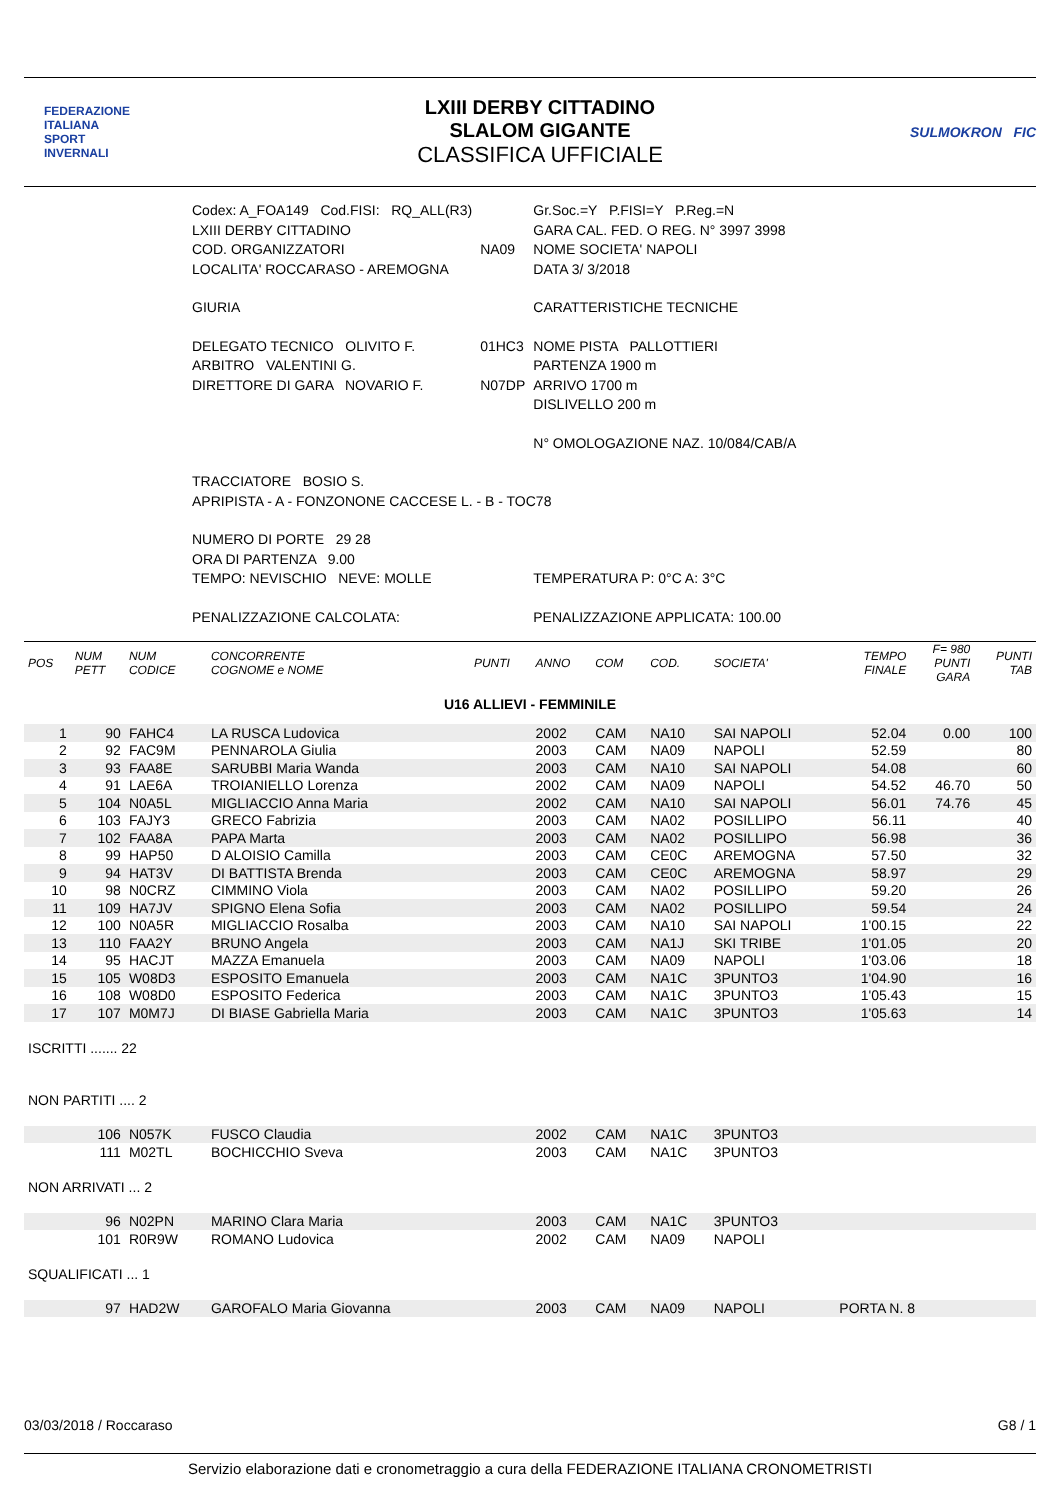FEDERAZIONE
ITALIANA
SPORT
INVERNALI
LXIII DERBY CITTADINO
SLALOM GIGANTE
CLASSIFICA UFFICIALE
SULMOKRON FIC
| Codex: A_FOA149 Cod.FISI: RQ_ALL(R3) | | Gr.Soc.=Y P.FISI=Y P.Reg.=N |
| LXIII DERBY CITTADINO | | GARA CAL. FED. O REG. N° 3997 3998 |
| COD. ORGANIZZATORI | NA09 | NOME SOCIETA' NAPOLI |
| LOCALITA' ROCCARASO - AREMOGNA | | DATA 3/ 3/2018 |
| GIURIA | | CARATTERISTICHE TECNICHE |
| DELEGATO TECNICO OLIVITO F. | 01HC3 | NOME PISTA PALLOTTIERI |
| ARBITRO VALENTINI G. | | PARTENZA 1900 m |
| DIRETTORE DI GARA NOVARIO F. | N07DP | ARRIVO 1700 m |
| | | DISLIVELLO 200 m |
| | | N° OMOLOGAZIONE NAZ. 10/084/CAB/A |
| TRACCIATORE BOSIO S. | | |
| APRIPISTA - A - FONZONONE CACCESE L. - B - TOC78 | | |
| NUMERO DI PORTE 29 28 | | |
| ORA DI PARTENZA 9.00 | | |
| TEMPO: NEVISCHIO NEVE: MOLLE | | TEMPERATURA P: 0°C A: 3°C |
| PENALIZZAZIONE CALCOLATA: | | PENALIZZAZIONE APPLICATA: 100.00 |
| POS | NUM PETT | NUM CODICE | CONCORRENTE COGNOME e NOME | PUNTI | ANNO | COM | COD. | SOCIETA' | TEMPO FINALE | F= 980 PUNTI GARA | PUNTI TAB |
| --- | --- | --- | --- | --- | --- | --- | --- | --- | --- | --- | --- |
| U16 ALLIEVI - FEMMINILE | | | | | | | | | | | |
| 1 | 90 | FAHC4 | LA RUSCA Ludovica | | 2002 | CAM | NA10 | SAI NAPOLI | 52.04 | 0.00 | 100 |
| 2 | 92 | FAC9M | PENNAROLA Giulia | | 2003 | CAM | NA09 | NAPOLI | 52.59 | | 80 |
| 3 | 93 | FAA8E | SARUBBI Maria Wanda | | 2003 | CAM | NA10 | SAI NAPOLI | 54.08 | | 60 |
| 4 | 91 | LAE6A | TROIANIELLO Lorenza | | 2002 | CAM | NA09 | NAPOLI | 54.52 | 46.70 | 50 |
| 5 | 104 | N0A5L | MIGLIACCIO Anna Maria | | 2002 | CAM | NA10 | SAI NAPOLI | 56.01 | 74.76 | 45 |
| 6 | 103 | FAJY3 | GRECO Fabrizia | | 2003 | CAM | NA02 | POSILLIPO | 56.11 | | 40 |
| 7 | 102 | FAA8A | PAPA Marta | | 2003 | CAM | NA02 | POSILLIPO | 56.98 | | 36 |
| 8 | 99 | HAP50 | D ALOISIO Camilla | | 2003 | CAM | CE0C | AREMOGNA | 57.50 | | 32 |
| 9 | 94 | HAT3V | DI BATTISTA Brenda | | 2003 | CAM | CE0C | AREMOGNA | 58.97 | | 29 |
| 10 | 98 | N0CRZ | CIMMINO Viola | | 2003 | CAM | NA02 | POSILLIPO | 59.20 | | 26 |
| 11 | 109 | HA7JV | SPIGNO Elena Sofia | | 2003 | CAM | NA02 | POSILLIPO | 59.54 | | 24 |
| 12 | 100 | N0A5R | MIGLIACCIO Rosalba | | 2003 | CAM | NA10 | SAI NAPOLI | 1'00.15 | | 22 |
| 13 | 110 | FAA2Y | BRUNO Angela | | 2003 | CAM | NA1J | SKI TRIBE | 1'01.05 | | 20 |
| 14 | 95 | HACJT | MAZZA Emanuela | | 2003 | CAM | NA09 | NAPOLI | 1'03.06 | | 18 |
| 15 | 105 | W08D3 | ESPOSITO Emanuela | | 2003 | CAM | NA1C | 3PUNTO3 | 1'04.90 | | 16 |
| 16 | 108 | W08D0 | ESPOSITO Federica | | 2003 | CAM | NA1C | 3PUNTO3 | 1'05.43 | | 15 |
| 17 | 107 | M0M7J | DI BIASE Gabriella Maria | | 2003 | CAM | NA1C | 3PUNTO3 | 1'05.63 | | 14 |
| ISCRITTI ....... 22 | | | | | | | | | | | |
| NON PARTITI .... 2 | | | | | | | | | | | |
| | 106 | N057K | FUSCO Claudia | | 2002 | CAM | NA1C | 3PUNTO3 | | | |
| | 111 | M02TL | BOCHICCHIO Sveva | | 2003 | CAM | NA1C | 3PUNTO3 | | | |
| NON ARRIVATI ... 2 | | | | | | | | | | | |
| | 96 | N02PN | MARINO Clara Maria | | 2003 | CAM | NA1C | 3PUNTO3 | | | |
| | 101 | R0R9W | ROMANO Ludovica | | 2002 | CAM | NA09 | NAPOLI | | | |
| SQUALIFICATI ... 1 | | | | | | | | | | | |
| | 97 | HAD2W | GAROFALO Maria Giovanna | | 2003 | CAM | NA09 | NAPOLI | PORTA N. 8 | | |
03/03/2018 / Roccaraso G8 / 1
Servizio elaborazione dati e cronometraggio a cura della FEDERAZIONE ITALIANA CRONOMETRISTI